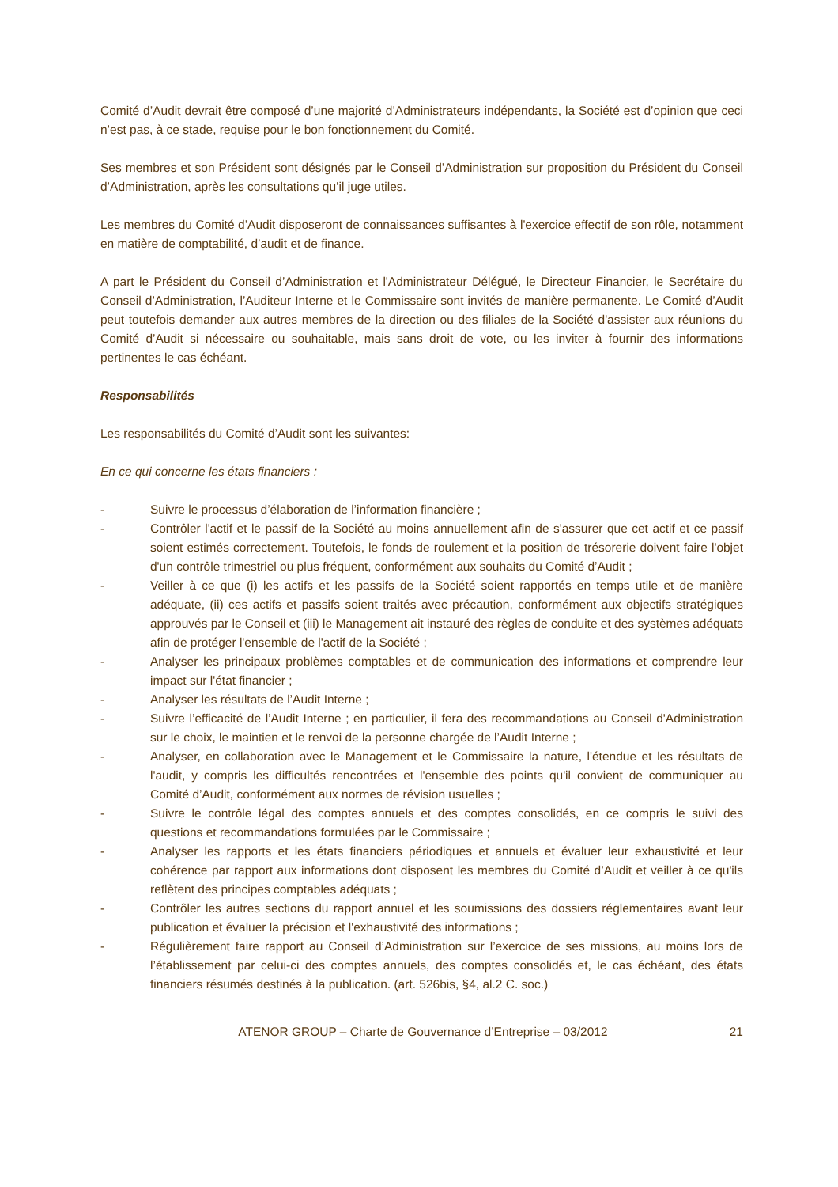Comité d’Audit devrait être composé d’une majorité d’Administrateurs indépendants, la Société est d’opinion que ceci n’est pas, à ce stade, requise pour le bon fonctionnement du Comité.
Ses membres et son Président sont désignés par le Conseil d’Administration sur proposition du Président du Conseil d’Administration, après les consultations qu’il juge utiles.
Les membres du Comité d’Audit disposeront de connaissances suffisantes à l'exercice effectif de son rôle, notamment en matière de comptabilité, d’audit et de finance.
A part le Président du Conseil d’Administration et l'Administrateur Délégué, le Directeur Financier, le Secrétaire du Conseil d’Administration, l’Auditeur Interne et le Commissaire sont invités de manière permanente. Le Comité d’Audit peut toutefois demander aux autres membres de la direction ou des filiales de la Société d'assister aux réunions du Comité d’Audit si nécessaire ou souhaitable, mais sans droit de vote, ou les inviter à fournir des informations pertinentes le cas échéant.
Responsabilités
Les responsabilités du Comité d’Audit sont les suivantes:
En ce qui concerne les états financiers :
- Suivre le processus d’élaboration de l’information financière ;
- Contrôler l'actif et le passif de la Société au moins annuellement afin de s'assurer que cet actif et ce passif soient estimés correctement. Toutefois, le fonds de roulement et la position de trésorerie doivent faire l'objet d'un contrôle trimestriel ou plus fréquent, conformément aux souhaits du Comité d’Audit ;
- Veiller à ce que (i) les actifs et les passifs de la Société soient rapportés en temps utile et de manière adéquate, (ii) ces actifs et passifs soient traités avec précaution, conformément aux objectifs stratégiques approuvés par le Conseil et (iii) le Management ait instauré des règles de conduite et des systèmes adéquats afin de protéger l'ensemble de l'actif de la Société ;
- Analyser les principaux problèmes comptables et de communication des informations et comprendre leur impact sur l'état financier ;
- Analyser les résultats de l’Audit Interne ;
- Suivre l’efficacité de l’Audit Interne ; en particulier, il fera des recommandations au Conseil d'Administration sur le choix, le maintien et le renvoi de la personne chargée de l’Audit Interne ;
- Analyser, en collaboration avec le Management et le Commissaire la nature, l'étendue et les résultats de l'audit, y compris les difficultés rencontrées et l'ensemble des points qu'il convient de communiquer au Comité d’Audit, conformément aux normes de révision usuelles ;
- Suivre le contrôle légal des comptes annuels et des comptes consolidés, en ce compris le suivi des questions et recommandations formulées par le Commissaire ;
- Analyser les rapports et les états financiers périodiques et annuels et évaluer leur exhaustivité et leur cohérence par rapport aux informations dont disposent les membres du Comité d’Audit et veiller à ce qu'ils reflètent des principes comptables adéquats ;
- Contrôler les autres sections du rapport annuel et les soumissions des dossiers réglementaires avant leur publication et évaluer la précision et l'exhaustivité des informations ;
- Régulièrement faire rapport au Conseil d’Administration sur l’exercice de ses missions, au moins lors de l’établissement par celui-ci des comptes annuels, des comptes consolidés et, le cas échéant, des états financiers résumés destinés à la publication. (art. 526bis, §4, al.2 C. soc.)
ATENOR GROUP – Charte de Gouvernance d’Entreprise – 03/2012 21